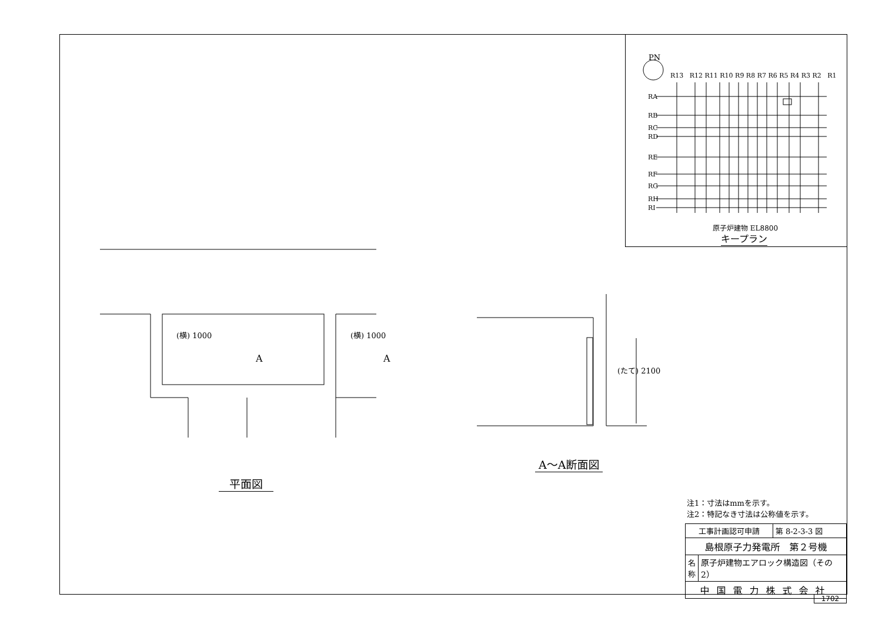PN
R13 R12 R11 R10 R9 R8 R7 R6 R5 R4 R3 R2 R1
RA
RB
RC
RD
RE
RF
RG
RH
RI
原子炉建物 EL8800
キープラン
(横) 1000
A
(横) 1000
A
(たて) 2100
A～A断面図
平面図
注1：寸法はmmを示す。
注2：特記なき寸法は公称値を示す。
| 工事計画認可申請 | | 第 8-2-3-3 図 |
| 島根原子力発電所 第２号機 | | |
| 名 称 | 原子炉建物エアロック構造図（その2） | |
| 中国電力株式会社 | | |
1702